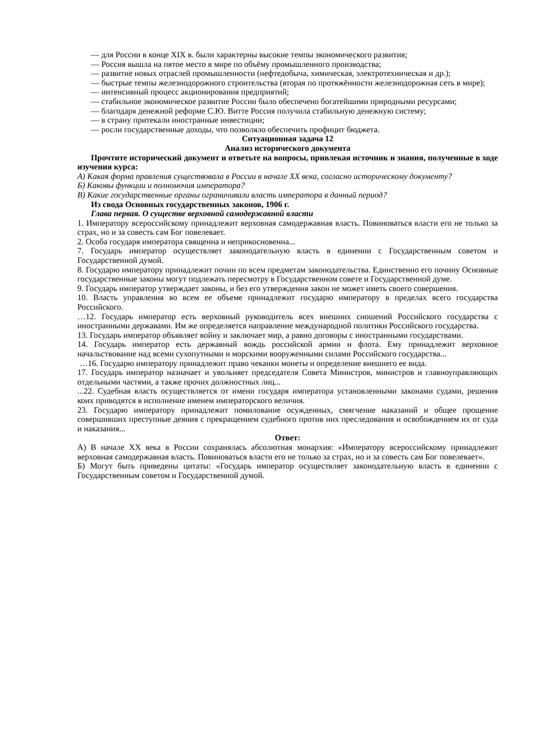— для России в конце XIX в. были характерны высокие темпы экономического развития;
— Россия вышла на пятое место в мире по объёму промышленного производства;
— развитие новых отраслей промышленности (нефтедобыча, химическая, электротехническая и др.);
— быстрые темпы железнодорожного строительства (вторая по протяжённости железнодорожная сеть в мире);
— интенсивный процесс акционирования предприятий;
— стабильное экономическое развитие России было обеспечено богатейшими природными ресурсами;
— благодаря денежной реформе С.Ю. Витте Россия получила стабильную денежную систему;
— в страну притекали иностранные инвестиции;
— росли государственные доходы, что позволяло обеспечить профицит бюджета.
Ситуационная задача 12
Анализ исторического документа
Прочтите исторический документ и ответьте на вопросы, привлекая источник и знания, полученные в ходе изучения курса:
А) Какая форма правления существовала в России в начале XX века, согласно историческому документу?
Б) Каковы функции и полномочия императора?
В) Какие государственные органы ограничивали власть императора в данный период?
Из свода Основных государственных законов, 1906 г.
Глава первая. О существе верховной самодержавной власти
1. Императору всероссийскому принадлежит верховная самодержавная власть. Повиноваться власти его не только за страх, но и за совесть сам Бог повелевает.
2. Особа государя императора священна и неприкосновенна...
7. Государь император осуществляет законодательную власть в единении с Государственным советом и Государственной думой.
8. Государю императору принадлежит почин по всем предметам законодательства. Единственно его почину Основные государственные законы могут подлежать пересмотру в Государственном совете и Государственной думе.
9. Государь император утверждает законы, и без его утверждения закон не может иметь своего совершения.
10. Власть управления во всем ее объеме принадлежит государю императору в пределах всего государства Российского.
…12. Государь император есть верховный руководитель всех внешних сношений Российского государства с иностранными державами. Им же определяется направление международной политики Российского государства.
13. Государь император объявляет войну и заключает мир, а равно договоры с иностранными государствами.
14. Государь император есть державный вождь российской армии и флота. Ему принадлежит верховное начальствование над всеми сухопутными и морскими вооруженными силами Российского государства...
…16. Государю императору принадлежит право чеканки монеты и определение внешнего ее вида.
17. Государь император назначает и увольняет председателя Совета Министров, министров и главноуправляющих отдельными частями, а также прочих должностных лиц...
...22. Судебная власть осуществляется от имени государя императора установленными законами судами, решения коих приводятся в исполнение именем императорского величия.
23. Государю императору принадлежит помилование осужденных, смягчение наказаний и общее прощение совершивших преступные деяния с прекращением судебного против них преследования и освобождением их от суда и наказания...
Ответ:
А) В начале XX века в России сохранялась абсолютная монархия: «Императору всероссийскому принадлежит верховная самодержавная власть. Повиноваться власти его не только за страх, но и за совесть сам Бог повелевает».
Б) Могут быть приведены цитаты: «Государь император осуществляет законодательную власть в единении с Государственным советом и Государственной думой.